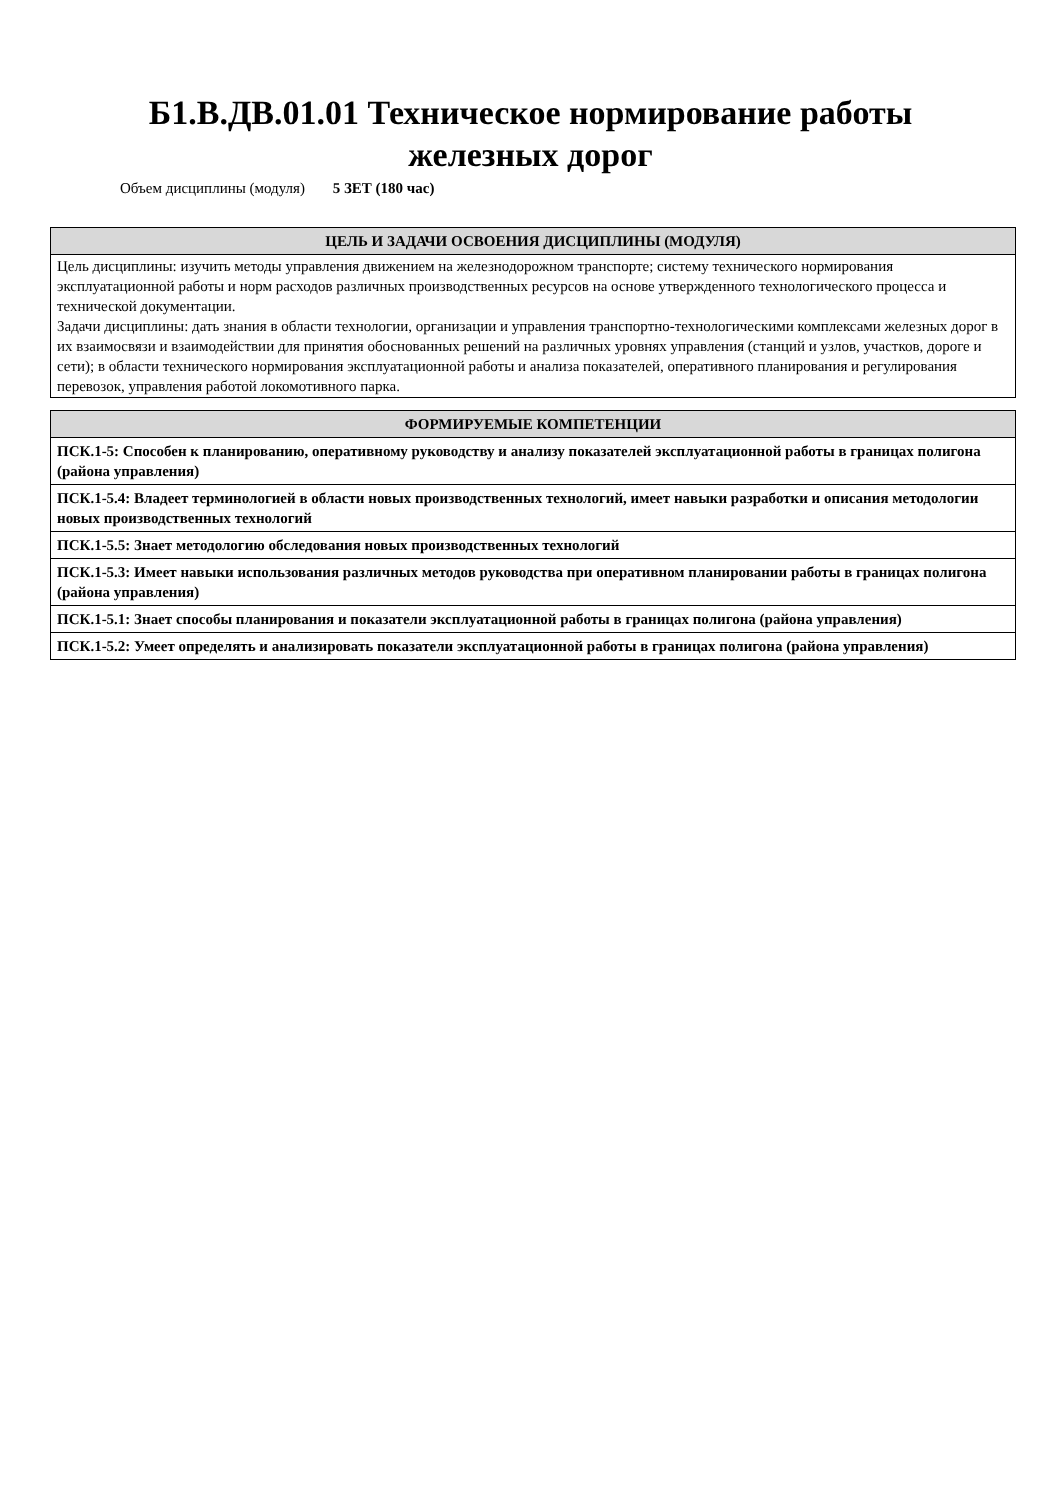Б1.В.ДВ.01.01 Техническое нормирование работы
железных дорог
Объем дисциплины (модуля) 5 ЗЕТ (180 час)
| ЦЕЛЬ И ЗАДАЧИ ОСВОЕНИЯ ДИСЦИПЛИНЫ (МОДУЛЯ) |
| --- |
| Цель дисциплины: изучить методы управления движением на железнодорожном транспорте; систему технического нормирования эксплуатационной работы и норм расходов различных производственных ресурсов на основе утвержденного технологического процесса и технической документации. Задачи дисциплины: дать знания в области технологии, организации и управления транспортно-технологическими комплексами железных дорог в их взаимосвязи и взаимодействии для принятия обоснованных решений на различных уровнях управления (станций и узлов, участков, дороге и сети); в области технического нормирования эксплуатационной работы и анализа показателей, оперативного планирования и регулирования перевозок, управления работой локомотивного парка. |
| ФОРМИРУЕМЫЕ КОМПЕТЕНЦИИ |
| --- |
| ПСК.1-5: Способен к планированию, оперативному руководству и анализу показателей эксплуатационной работы в границах полигона (района управления) |
| ПСК.1-5.4: Владеет терминологией в области новых производственных технологий, имеет навыки разработки и описания методологии новых производственных технологий |
| ПСК.1-5.5: Знает методологию обследования новых производственных технологий |
| ПСК.1-5.3: Имеет навыки использования различных методов руководства при оперативном планировании работы в границах полигона (района управления) |
| ПСК.1-5.1: Знает способы планирования и показатели эксплуатационной работы в границах полигона (района управления) |
| ПСК.1-5.2: Умеет определять и анализировать показатели эксплуатационной работы в границах полигона (района управления) |